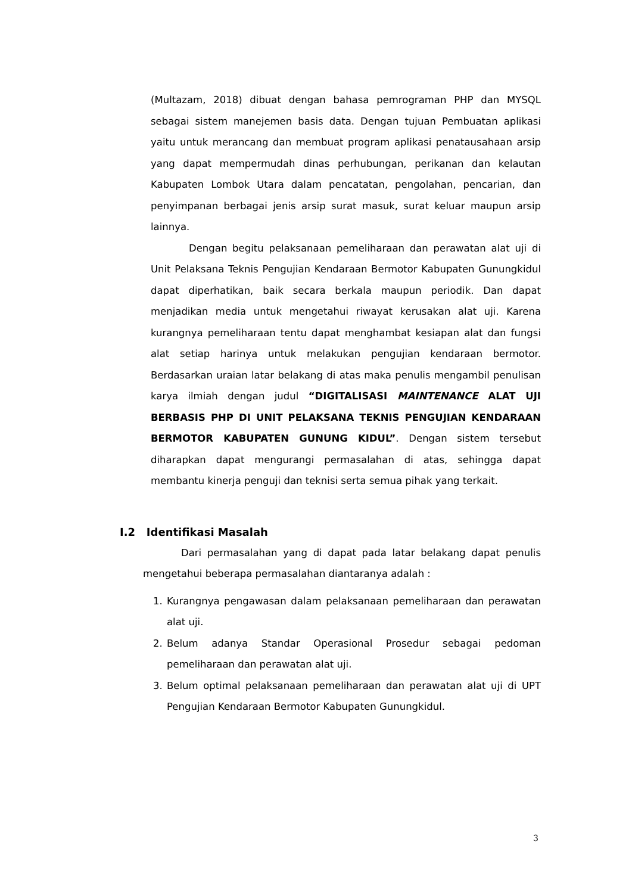(Multazam, 2018) dibuat dengan bahasa pemrograman PHP dan MYSQL sebagai sistem manejemen basis data. Dengan tujuan Pembuatan aplikasi yaitu untuk merancang dan membuat program aplikasi penatausahaan arsip yang dapat mempermudah dinas perhubungan, perikanan dan kelautan Kabupaten Lombok Utara dalam pencatatan, pengolahan, pencarian, dan penyimpanan berbagai jenis arsip surat masuk, surat keluar maupun arsip lainnya.
Dengan begitu pelaksanaan pemeliharaan dan perawatan alat uji di Unit Pelaksana Teknis Pengujian Kendaraan Bermotor Kabupaten Gunungkidul dapat diperhatikan, baik secara berkala maupun periodik. Dan dapat menjadikan media untuk mengetahui riwayat kerusakan alat uji. Karena kurangnya pemeliharaan tentu dapat menghambat kesiapan alat dan fungsi alat setiap harinya untuk melakukan pengujian kendaraan bermotor. Berdasarkan uraian latar belakang di atas maka penulis mengambil penulisan karya ilmiah dengan judul “DIGITALISASI MAINTENANCE ALAT UJI BERBASIS PHP DI UNIT PELAKSANA TEKNIS PENGUJIAN KENDARAAN BERMOTOR KABUPATEN GUNUNG KIDUL”. Dengan sistem tersebut diharapkan dapat mengurangi permasalahan di atas, sehingga dapat membantu kinerja penguji dan teknisi serta semua pihak yang terkait.
I.2 Identifikasi Masalah
Dari permasalahan yang di dapat pada latar belakang dapat penulis mengetahui beberapa permasalahan diantaranya adalah :
1. Kurangnya pengawasan dalam pelaksanaan pemeliharaan dan perawatan alat uji.
2. Belum adanya Standar Operasional Prosedur sebagai pedoman pemeliharaan dan perawatan alat uji.
3. Belum optimal pelaksanaan pemeliharaan dan perawatan alat uji di UPT Pengujian Kendaraan Bermotor Kabupaten Gunungkidul.
3